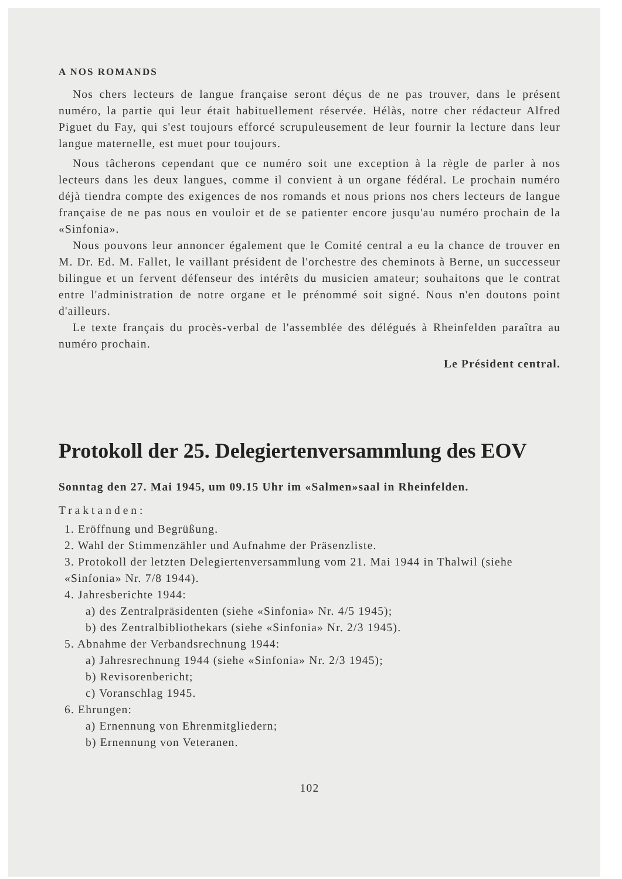A NOS ROMANDS
Nos chers lecteurs de langue française seront déçus de ne pas trouver, dans le présent numéro, la partie qui leur était habituellement réservée. Hélàs, notre cher rédacteur Alfred Piguet du Fay, qui s'est toujours efforcé scrupuleusement de leur fournir la lecture dans leur langue maternelle, est muet pour toujours.
Nous tâcherons cependant que ce numéro soit une exception à la règle de parler à nos lecteurs dans les deux langues, comme il convient à un organe fédéral. Le prochain numéro déjà tiendra compte des exigences de nos romands et nous prions nos chers lecteurs de langue française de ne pas nous en vouloir et de se patienter encore jusqu'au numéro prochain de la «Sinfonia».
Nous pouvons leur annoncer également que le Comité central a eu la chance de trouver en M. Dr. Ed. M. Fallet, le vaillant président de l'orchestre des cheminots à Berne, un successeur bilingue et un fervent défenseur des intérêts du musicien amateur; souhaitons que le contrat entre l'administration de notre organe et le prénommé soit signé. Nous n'en doutons point d'ailleurs.
Le texte français du procès-verbal de l'assemblée des délégués à Rheinfelden paraîtra au numéro prochain.
Le Président central.
Protokoll der 25. Delegiertenversammlung des EOV
Sonntag den 27. Mai 1945, um 09.15 Uhr im «Salmen»saal in Rheinfelden.
Traktanden:
1. Eröffnung und Begrüßung.
2. Wahl der Stimmenzähler und Aufnahme der Präsenzliste.
3. Protokoll der letzten Delegiertenversammlung vom 21. Mai 1944 in Thalwil (siehe «Sinfonia» Nr. 7/8 1944).
4. Jahresberichte 1944:
a) des Zentralpräsidenten (siehe «Sinfonia» Nr. 4/5 1945);
b) des Zentralbibliothekars (siehe «Sinfonia» Nr. 2/3 1945).
5. Abnahme der Verbandsrechnung 1944:
a) Jahresrechnung 1944 (siehe «Sinfonia» Nr. 2/3 1945);
b) Revisorenbericht;
c) Voranschlag 1945.
6. Ehrungen:
a) Ernennung von Ehrenmitgliedern;
b) Ernennung von Veteranen.
102